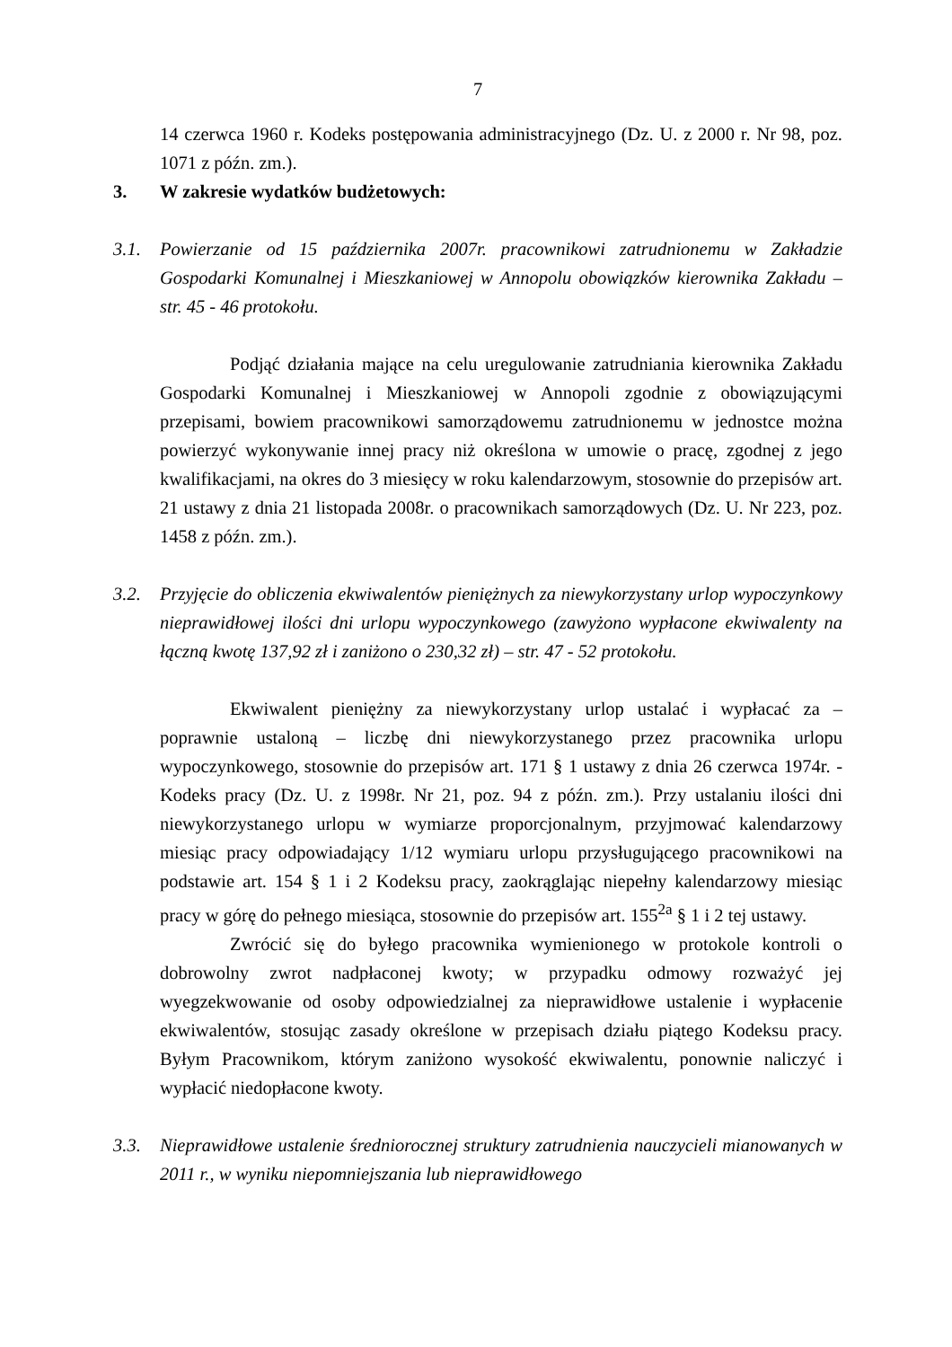7
14 czerwca 1960 r. Kodeks postępowania administracyjnego (Dz. U. z 2000 r. Nr 98, poz. 1071 z późn. zm.).
3. W zakresie wydatków budżetowych:
3.1. Powierzanie od 15 października 2007r. pracownikowi zatrudnionemu w Zakładzie Gospodarki Komunalnej i Mieszkaniowej w Annopolu obowiązków kierownika Zakładu – str. 45 - 46 protokołu.
Podjąć działania mające na celu uregulowanie zatrudniania kierownika Zakładu Gospodarki Komunalnej i Mieszkaniowej w Annopoli zgodnie z obowiązującymi przepisami, bowiem pracownikowi samorządowemu zatrudnionemu w jednostce można powierzyć wykonywanie innej pracy niż określona w umowie o pracę, zgodnej z jego kwalifikacjami, na okres do 3 miesięcy w roku kalendarzowym, stosownie do przepisów art. 21 ustawy z dnia 21 listopada 2008r. o pracownikach samorządowych (Dz. U. Nr 223, poz. 1458 z późn. zm.).
3.2. Przyjęcie do obliczenia ekwiwalentów pieniężnych za niewykorzystany urlop wypoczynkowy nieprawidłowej ilości dni urlopu wypoczynkowego (zawyżono wypłacone ekwiwalenty na łączną kwotę 137,92 zł i zaniżono o 230,32 zł) – str. 47 - 52 protokołu.
Ekwiwalent pieniężny za niewykorzystany urlop ustalać i wypłacać za – poprawnie ustaloną – liczbę dni niewykorzystanego przez pracownika urlopu wypoczynkowego, stosownie do przepisów art. 171 § 1 ustawy z dnia 26 czerwca 1974r. - Kodeks pracy (Dz. U. z 1998r. Nr 21, poz. 94 z późn. zm.). Przy ustalaniu ilości dni niewykorzystanego urlopu w wymiarze proporcjonalnym, przyjmować kalendarzowy miesiąc pracy odpowiadający 1/12 wymiaru urlopu przysługującego pracownikowi na podstawie art. 154 § 1 i 2 Kodeksu pracy, zaokrąglając niepełny kalendarzowy miesiąc pracy w górę do pełnego miesiąca, stosownie do przepisów art. 155<sup>2a</sup> § 1 i 2 tej ustawy.
Zwrócić się do byłego pracownika wymienionego w protokole kontroli o dobrowolny zwrot nadpłaconej kwoty; w przypadku odmowy rozważyć jej wyegzekwowanie od osoby odpowiedzialnej za nieprawidłowe ustalenie i wypłacenie ekwiwalentów, stosując zasady określone w przepisach działu piątego Kodeksu pracy. Byłym Pracownikom, którym zaniżono wysokość ekwiwalentu, ponownie naliczyć i wypłacić niedopłacone kwoty.
3.3. Nieprawidłowe ustalenie średniorocznej struktury zatrudnienia nauczycieli mianowanych w 2011 r., w wyniku niepomniejszania lub nieprawidłowego